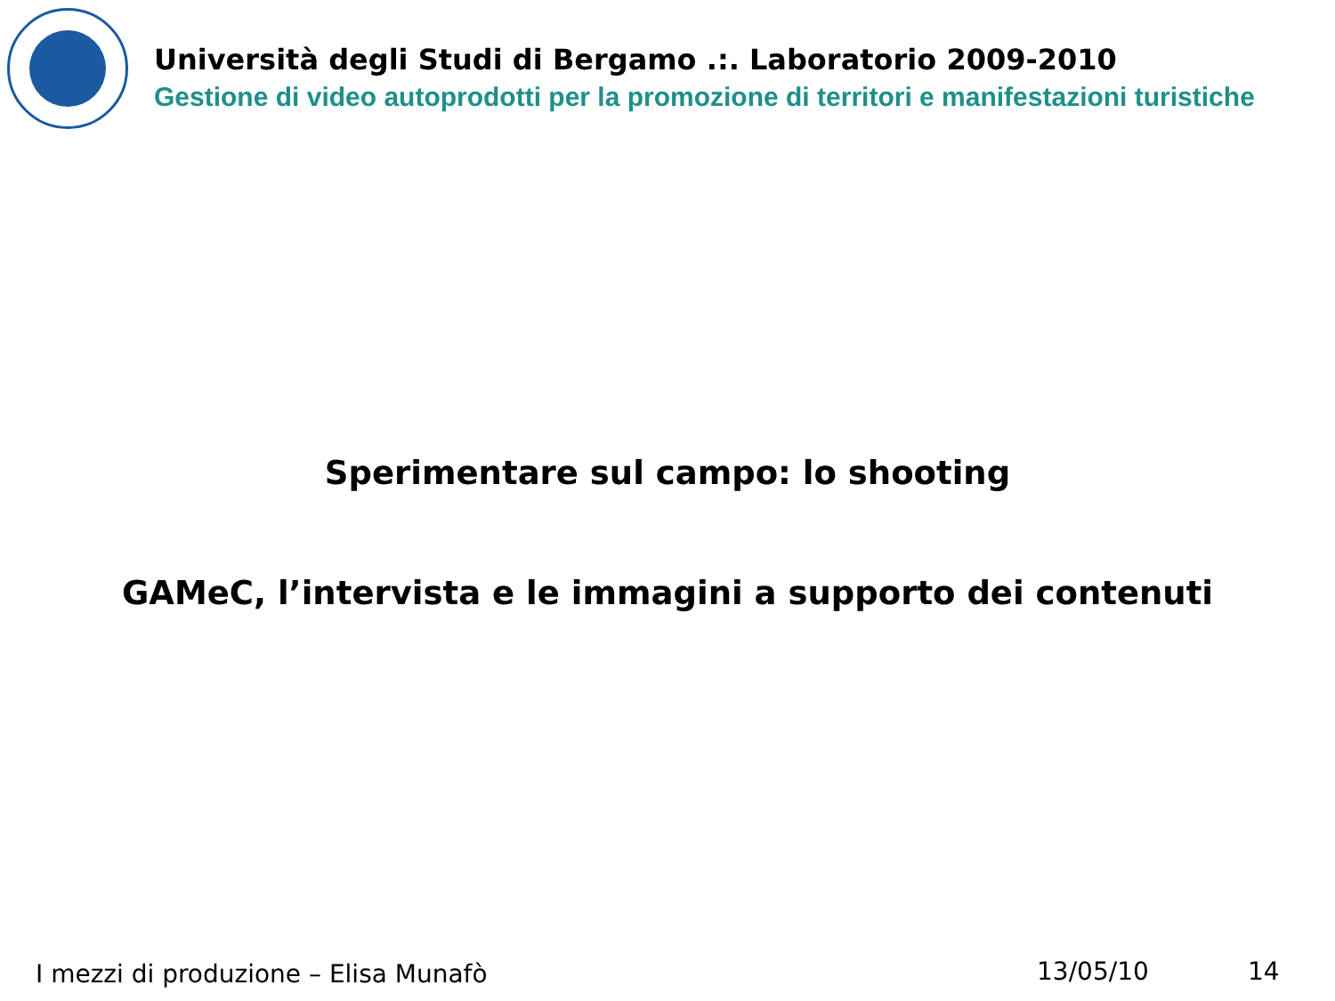Università degli Studi di Bergamo .:. Laboratorio 2009-2010
Gestione di video autoprodotti per la promozione di territori e manifestazioni turistiche
Sperimentare sul campo: lo shooting
GAMeC, l’intervista e le immagini a supporto dei contenuti
I mezzi di produzione – Elisa Munafò
13/05/10 14